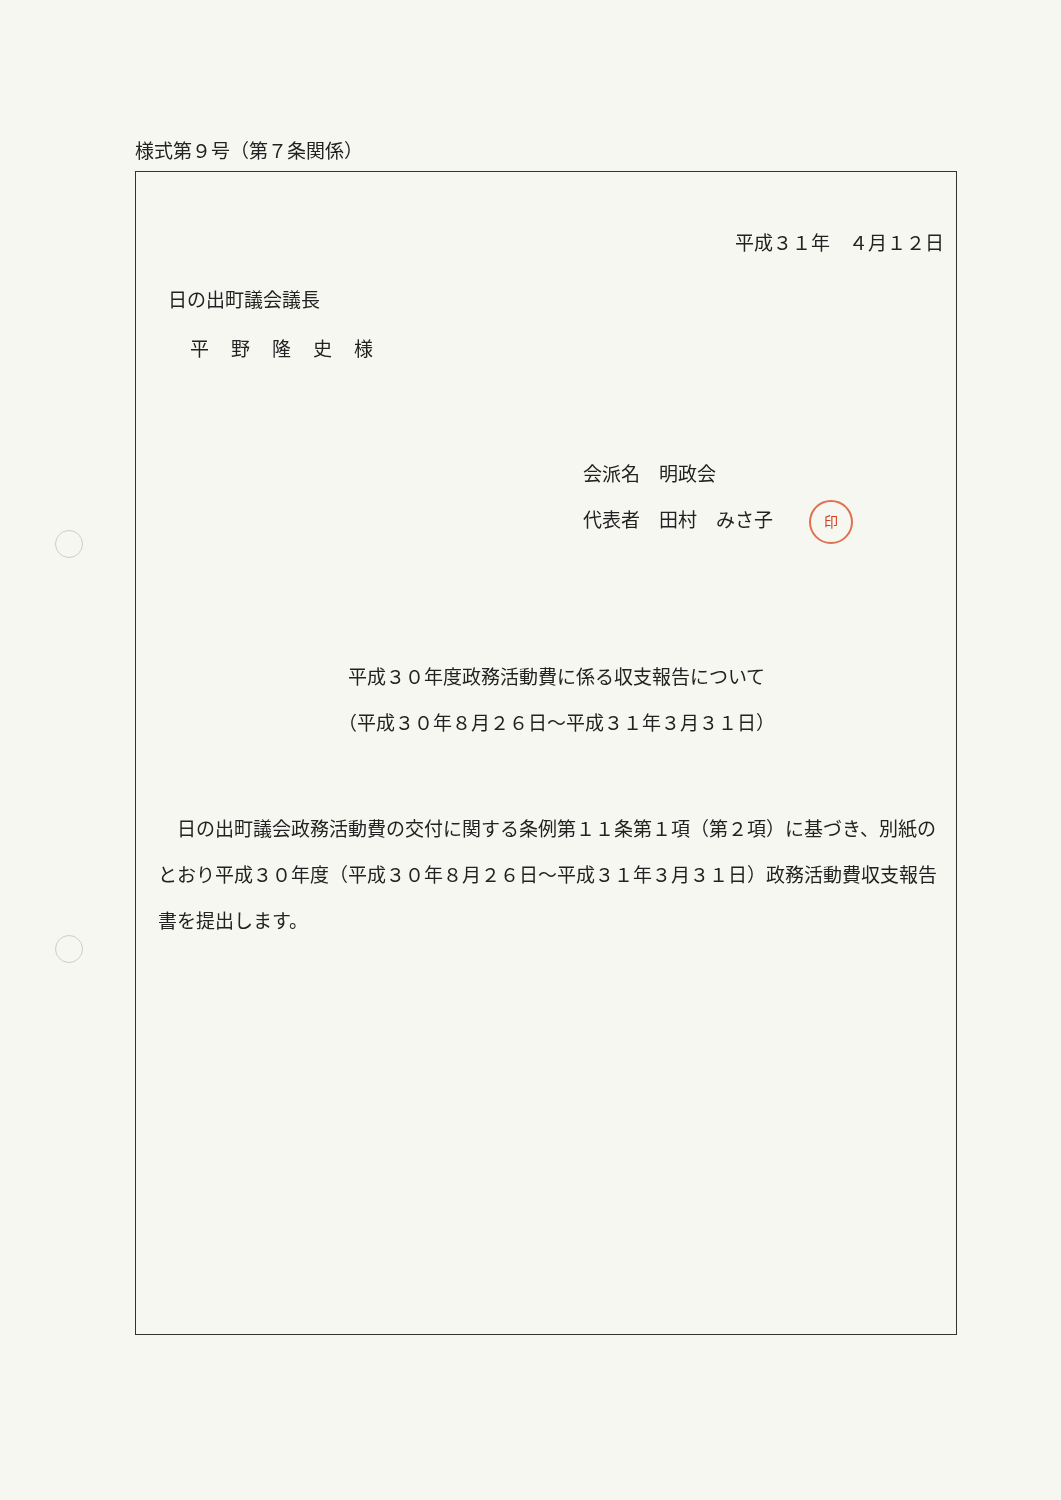様式第９号（第７条関係）
平成３１年　４月１２日
日の出町議会議長
平野隆史様
会派名　明政会
代表者　田村　みさ子 印
平成３０年度政務活動費に係る収支報告について
（平成３０年８月２６日～平成３１年３月３１日）
日の出町議会政務活動費の交付に関する条例第１１条第１項（第２項）に基づき、別紙のとおり平成３０年度（平成３０年８月２６日～平成３１年３月３１日）政務活動費収支報告書を提出します。